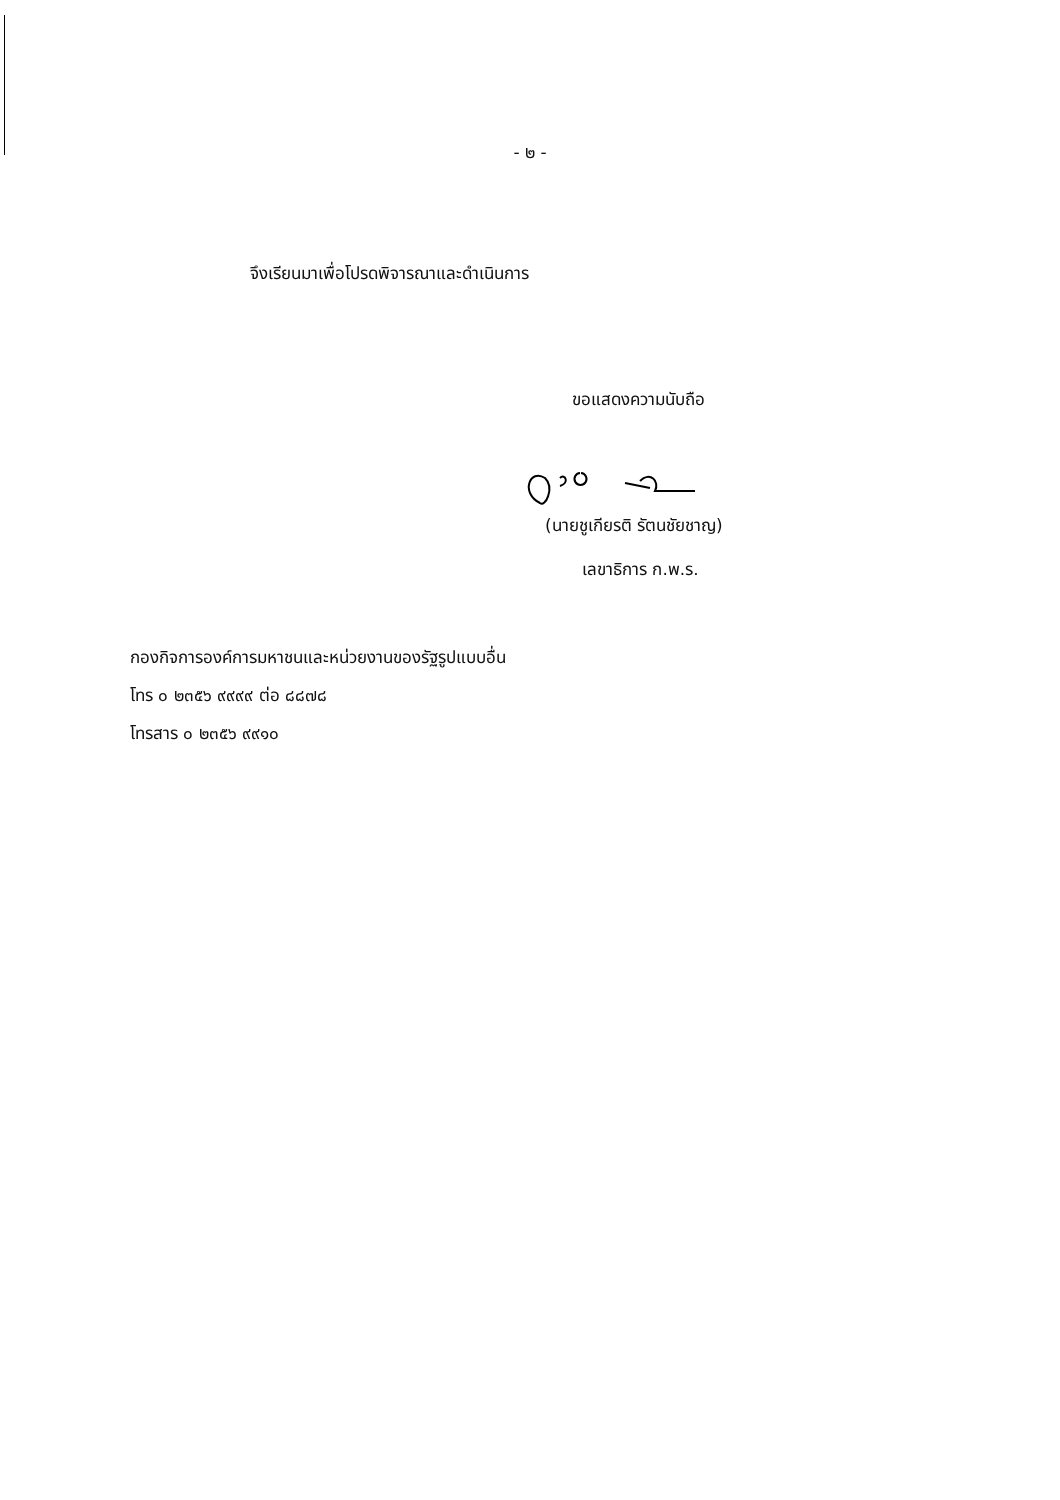- ๒ -
จึงเรียนมาเพื่อโปรดพิจารณาและดำเนินการ
ขอแสดงความนับถือ
(นายชูเกียรติ รัตนชัยชาญ)
เลขาธิการ ก.พ.ร.
กองกิจการองค์การมหาชนและหน่วยงานของรัฐรูปแบบอื่น
โทร ๐ ๒๓๕๖ ๙๙๙๙ ต่อ ๘๘๗๘
โทรสาร ๐ ๒๓๕๖ ๙๙๑๐